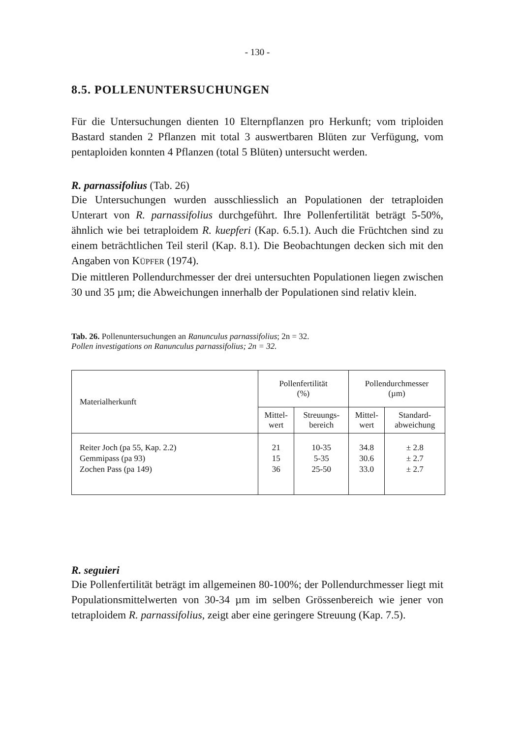- 130 -
8.5. POLLENUNTERSUCHUNGEN
Für die Untersuchungen dienten 10 Elternpflanzen pro Herkunft; vom triploiden Bastard standen 2 Pflanzen mit total 3 auswertbaren Blüten zur Verfügung, vom pentaploiden konnten 4 Pflanzen (total 5 Blüten) untersucht werden.
R. parnassifolius (Tab. 26)
Die Untersuchungen wurden ausschliesslich an Populationen der tetraploiden Unterart von R. parnassifolius durchgeführt. Ihre Pollenfertilität beträgt 5-50%, ähnlich wie bei tetraploidem R. kuepferi (Kap. 6.5.1). Auch die Früchtchen sind zu einem beträchtlichen Teil steril (Kap. 8.1). Die Beobachtungen decken sich mit den Angaben von KÜPFER (1974).
Die mittleren Pollendurchmesser der drei untersuchten Populationen liegen zwischen 30 und 35 µm; die Abweichungen innerhalb der Populationen sind relativ klein.
Tab. 26. Pollenuntersuchungen an Ranunculus parnassifolius; 2n = 32.
Pollen investigations on Ranunculus parnassifolius; 2n = 32.
| Materialherkunft | Pollenfertilität (%) | | Pollendurchmesser (µm) | |
| --- | --- | --- | --- | --- |
| | Mittel- wert | Streuungs- bereich | Mittel- wert | Standard- abweichung |
| Reiter Joch (pa 55, Kap. 2.2) Gemmipass (pa 93) Zochen Pass (pa 149) | 21 15 36 | 10-35 5-35 25-50 | 34.8 30.6 33.0 | ± 2.8 ± 2.7 ± 2.7 |
R. seguieri
Die Pollenfertilität beträgt im allgemeinen 80-100%; der Pollendurchmesser liegt mit Populationsmittelwerten von 30-34 µm im selben Grössenbereich wie jener von tetraploidem R. parnassifolius, zeigt aber eine geringere Streuung (Kap. 7.5).